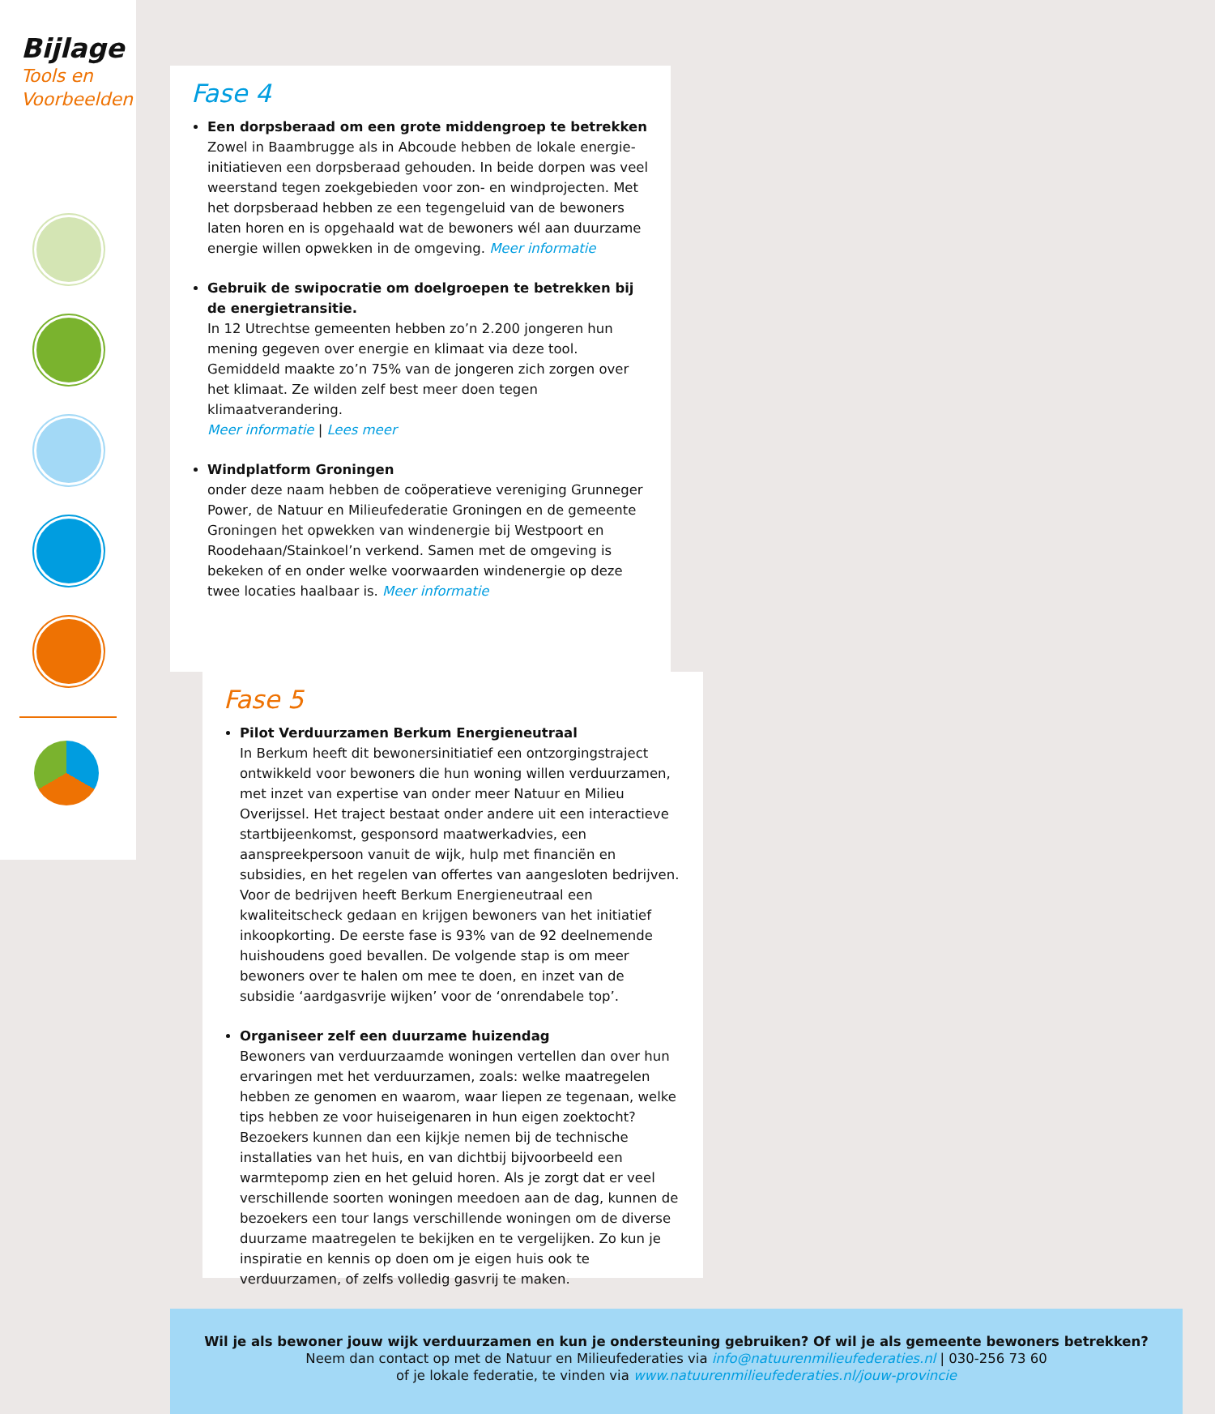Bijlage
Tools en
Voorbeelden
Fase 4
Een dorpsberaad om een grote middengroep te betrekken
Zowel in Baambrugge als in Abcoude hebben de lokale energie-initiatieven een dorpsberaad gehouden. In beide dorpen was veel weerstand tegen zoekgebieden voor zon- en windprojecten. Met het dorpsberaad hebben ze een tegengeluid van de bewoners laten horen en is opgehaald wat de bewoners wél aan duurzame energie willen opwekken in de omgeving. Meer informatie
Gebruik de swipocratie om doelgroepen te betrekken bij de energietransitie.
In 12 Utrechtse gemeenten hebben zo’n 2.200 jongeren hun mening gegeven over energie en klimaat via deze tool. Gemiddeld maakte zo’n 75% van de jongeren zich zorgen over het klimaat. Ze wilden zelf best meer doen tegen klimaatverandering.
Meer informatie | Lees meer
Windplatform Groningen
onder deze naam hebben de coöperatieve vereniging Grunneger Power, de Natuur en Milieufederatie Groningen en de gemeente Groningen het opwekken van windenergie bij Westpoort en Roodehaan/Stainkoel’n verkend. Samen met de omgeving is bekeken of en onder welke voorwaarden windenergie op deze twee locaties haalbaar is. Meer informatie
Fase 5
Pilot Verduurzamen Berkum Energieneutraal
In Berkum heeft dit bewonersinitiatief een ontzorgingstraject ontwikkeld voor bewoners die hun woning willen verduurzamen, met inzet van expertise van onder meer Natuur en Milieu Overijssel. Het traject bestaat onder andere uit een interactieve startbijeenkomst, gesponsord maatwerkadvies, een aanspreekpersoon vanuit de wijk, hulp met financiën en subsidies, en het regelen van offertes van aangesloten bedrijven. Voor de bedrijven heeft Berkum Energieneutraal een kwaliteitscheck gedaan en krijgen bewoners van het initiatief inkoopkorting. De eerste fase is 93% van de 92 deelnemende huishoudens goed bevallen. De volgende stap is om meer bewoners over te halen om mee te doen, en inzet van de subsidie ‘aardgasvrije wijken’ voor de ‘onrendabele top’.
Organiseer zelf een duurzame huizendag
Bewoners van verduurzaamde woningen vertellen dan over hun ervaringen met het verduurzamen, zoals: welke maatregelen hebben ze genomen en waarom, waar liepen ze tegenaan, welke tips hebben ze voor huiseigenaren in hun eigen zoektocht? Bezoekers kunnen dan een kijkje nemen bij de technische installaties van het huis, en van dichtbij bijvoorbeeld een warmtepomp zien en het geluid horen. Als je zorgt dat er veel verschillende soorten woningen meedoen aan de dag, kunnen de bezoekers een tour langs verschillende woningen om de diverse duurzame maatregelen te bekijken en te vergelijken. Zo kun je inspiratie en kennis op doen om je eigen huis ook te verduurzamen, of zelfs volledig gasvrij te maken.
Wil je als bewoner jouw wijk verduurzamen en kun je ondersteuning gebruiken? Of wil je als gemeente bewoners betrekken?
Neem dan contact op met de Natuur en Milieufederaties via info@natuurenmilieufederaties.nl | 030-256 73 60
of je lokale federatie, te vinden via www.natuurenmilieufederaties.nl/jouw-provincie